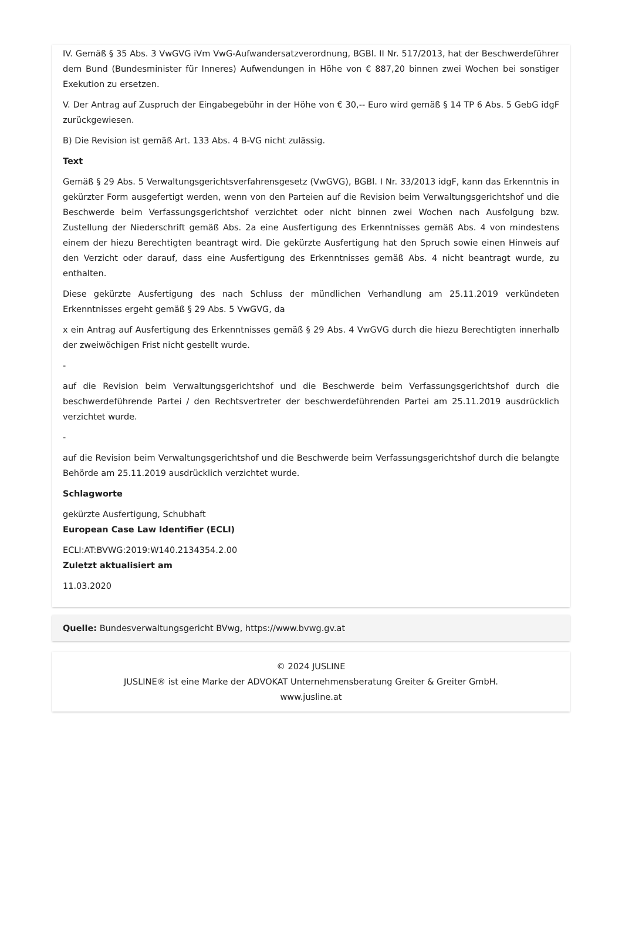IV. Gemäß § 35 Abs. 3 VwGVG iVm VwG-Aufwandersatzverordnung, BGBl. II Nr. 517/2013, hat der Beschwerdeführer dem Bund (Bundesminister für Inneres) Aufwendungen in Höhe von € 887,20 binnen zwei Wochen bei sonstiger Exekution zu ersetzen.
V. Der Antrag auf Zuspruch der Eingabegebühr in der Höhe von € 30,-- Euro wird gemäß § 14 TP 6 Abs. 5 GebG idgF zurückgewiesen.
B) Die Revision ist gemäß Art. 133 Abs. 4 B-VG nicht zulässig.
Text
Gemäß § 29 Abs. 5 Verwaltungsgerichtsverfahrensgesetz (VwGVG), BGBl. I Nr. 33/2013 idgF, kann das Erkenntnis in gekürzter Form ausgefertigt werden, wenn von den Parteien auf die Revision beim Verwaltungsgerichtshof und die Beschwerde beim Verfassungsgerichtshof verzichtet oder nicht binnen zwei Wochen nach Ausfolgung bzw. Zustellung der Niederschrift gemäß Abs. 2a eine Ausfertigung des Erkenntnisses gemäß Abs. 4 von mindestens einem der hiezu Berechtigten beantragt wird. Die gekürzte Ausfertigung hat den Spruch sowie einen Hinweis auf den Verzicht oder darauf, dass eine Ausfertigung des Erkenntnisses gemäß Abs. 4 nicht beantragt wurde, zu enthalten.
Diese gekürzte Ausfertigung des nach Schluss der mündlichen Verhandlung am 25.11.2019 verkündeten Erkenntnisses ergeht gemäß § 29 Abs. 5 VwGVG, da
x ein Antrag auf Ausfertigung des Erkenntnisses gemäß § 29 Abs. 4 VwGVG durch die hiezu Berechtigten innerhalb der zweiwöchigen Frist nicht gestellt wurde.
-
auf die Revision beim Verwaltungsgerichtshof und die Beschwerde beim Verfassungsgerichtshof durch die beschwerdeführende Partei / den Rechtsvertreter der beschwerdeführenden Partei am 25.11.2019 ausdrücklich verzichtet wurde.
-
auf die Revision beim Verwaltungsgerichtshof und die Beschwerde beim Verfassungsgerichtshof durch die belangte Behörde am 25.11.2019 ausdrücklich verzichtet wurde.
Schlagworte
gekürzte Ausfertigung, Schubhaft
European Case Law Identifier (ECLI)
ECLI:AT:BVWG:2019:W140.2134354.2.00
Zuletzt aktualisiert am
11.03.2020
Quelle: Bundesverwaltungsgericht BVwg, https://www.bvwg.gv.at
© 2024 JUSLINE
JUSLINE® ist eine Marke der ADVOKAT Unternehmensberatung Greiter & Greiter GmbH.
www.jusline.at